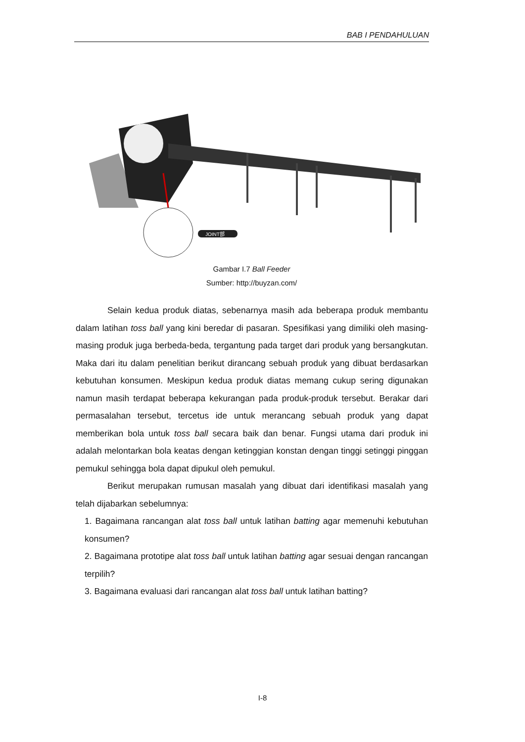BAB I PENDAHULUAN
JOINT部
Gambar I.7 Ball Feeder
Sumber: http://buyzan.com/
Selain kedua produk diatas, sebenarnya masih ada beberapa produk membantu dalam latihan toss ball yang kini beredar di pasaran. Spesifikasi yang dimiliki oleh masing-masing produk juga berbeda-beda, tergantung pada target dari produk yang bersangkutan. Maka dari itu dalam penelitian berikut dirancang sebuah produk yang dibuat berdasarkan kebutuhan konsumen. Meskipun kedua produk diatas memang cukup sering digunakan namun masih terdapat beberapa kekurangan pada produk-produk tersebut. Berakar dari permasalahan tersebut, tercetus ide untuk merancang sebuah produk yang dapat memberikan bola untuk toss ball secara baik dan benar. Fungsi utama dari produk ini adalah melontarkan bola keatas dengan ketinggian konstan dengan tinggi setinggi pinggan pemukul sehingga bola dapat dipukul oleh pemukul.
Berikut merupakan rumusan masalah yang dibuat dari identifikasi masalah yang telah dijabarkan sebelumnya:
1. Bagaimana rancangan alat toss ball untuk latihan batting agar memenuhi kebutuhan konsumen?
2. Bagaimana prototipe alat toss ball untuk latihan batting agar sesuai dengan rancangan terpilih?
3. Bagaimana evaluasi dari rancangan alat toss ball untuk latihan batting?
I-8